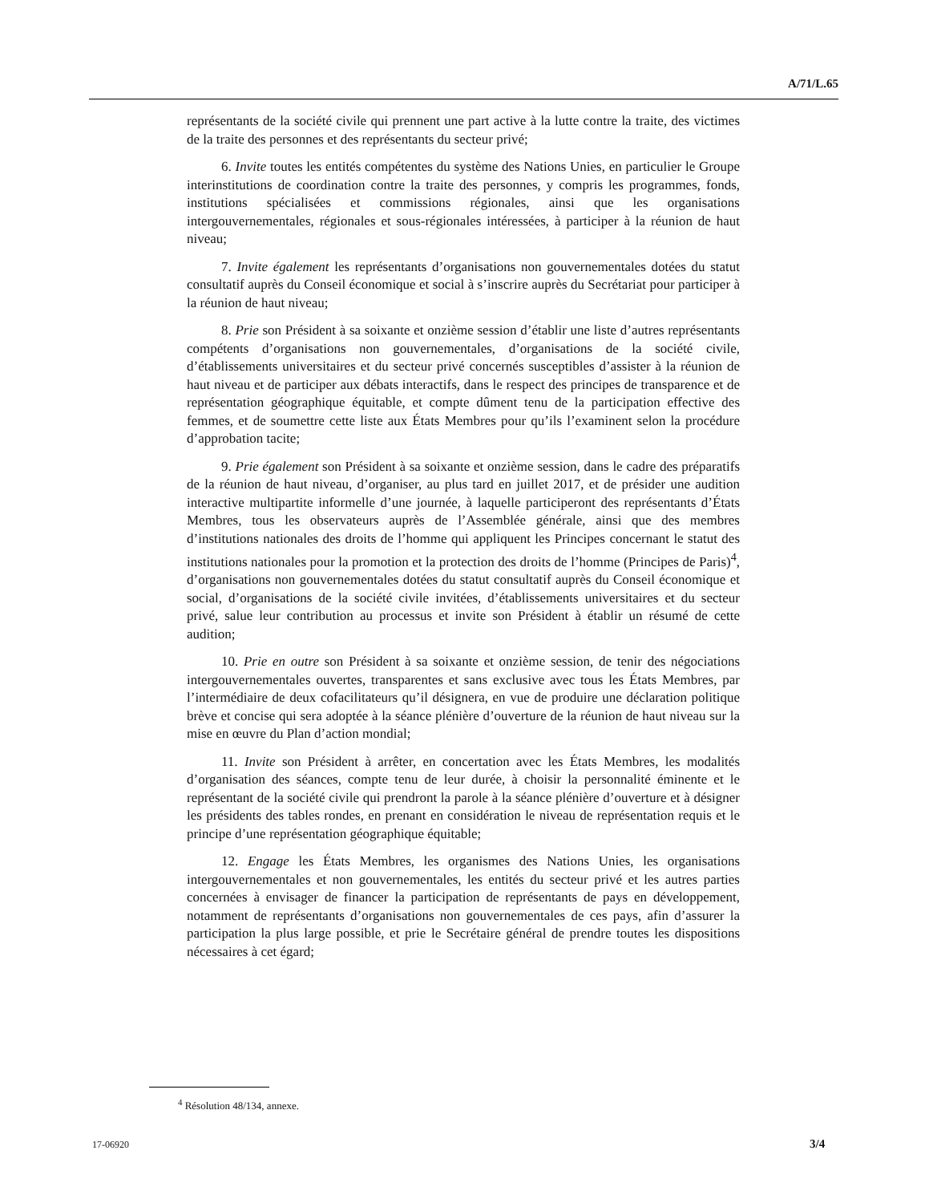A/71/L.65
représentants de la société civile qui prennent une part active à la lutte contre la traite, des victimes de la traite des personnes et des représentants du secteur privé;
6. Invite toutes les entités compétentes du système des Nations Unies, en particulier le Groupe interinstitutions de coordination contre la traite des personnes, y compris les programmes, fonds, institutions spécialisées et commissions régionales, ainsi que les organisations intergouvernementales, régionales et sous-régionales intéressées, à participer à la réunion de haut niveau;
7. Invite également les représentants d’organisations non gouvernementales dotées du statut consultatif auprès du Conseil économique et social à s’inscrire auprès du Secrétariat pour participer à la réunion de haut niveau;
8. Prie son Président à sa soixante et onzième session d’établir une liste d’autres représentants compétents d’organisations non gouvernementales, d’organisations de la société civile, d’établissements universitaires et du secteur privé concernés susceptibles d’assister à la réunion de haut niveau et de participer aux débats interactifs, dans le respect des principes de transparence et de représentation géographique équitable, et compte dûment tenu de la participation effective des femmes, et de soumettre cette liste aux États Membres pour qu’ils l’examinent selon la procédure d’approbation tacite;
9. Prie également son Président à sa soixante et onzième session, dans le cadre des préparatifs de la réunion de haut niveau, d’organiser, au plus tard en juillet 2017, et de présider une audition interactive multipartite informelle d’une journée, à laquelle participeront des représentants d’États Membres, tous les observateurs auprès de l’Assemblée générale, ainsi que des membres d’institutions nationales des droits de l’homme qui appliquent les Principes concernant le statut des institutions nationales pour la promotion et la protection des droits de l’homme (Principes de Paris)<sup>4</sup>, d’organisations non gouvernementales dotées du statut consultatif auprès du Conseil économique et social, d’organisations de la société civile invitées, d’établissements universitaires et du secteur privé, salue leur contribution au processus et invite son Président à établir un résumé de cette audition;
10. Prie en outre son Président à sa soixante et onzième session, de tenir des négociations intergouvernementales ouvertes, transparentes et sans exclusive avec tous les États Membres, par l’intermédiaire de deux cofacilitateurs qu’il désignera, en vue de produire une déclaration politique brève et concise qui sera adoptée à la séance plénière d’ouverture de la réunion de haut niveau sur la mise en œuvre du Plan d’action mondial;
11. Invite son Président à arrêter, en concertation avec les États Membres, les modalités d’organisation des séances, compte tenu de leur durée, à choisir la personnalité éminente et le représentant de la société civile qui prendront la parole à la séance plénière d’ouverture et à désigner les présidents des tables rondes, en prenant en considération le niveau de représentation requis et le principe d’une représentation géographique équitable;
12. Engage les États Membres, les organismes des Nations Unies, les organisations intergouvernementales et non gouvernementales, les entités du secteur privé et les autres parties concernées à envisager de financer la participation de représentants de pays en développement, notamment de représentants d’organisations non gouvernementales de ces pays, afin d’assurer la participation la plus large possible, et prie le Secrétaire général de prendre toutes les dispositions nécessaires à cet égard;
<sup>4</sup> Résolution 48/134, annexe.
17-06920 3/4